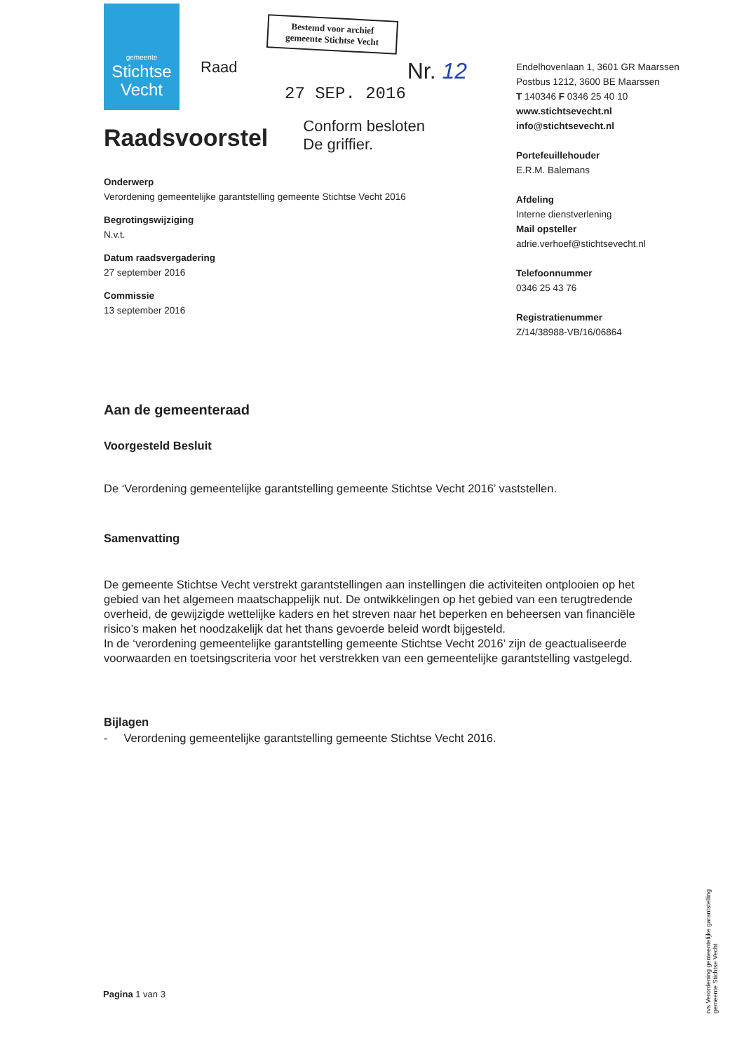gemeente
Stichtse
Vecht
Bestemd voor archief
gemeente Stichtse Vecht
Raad Nr. 12
27 SEP. 2016
Raadsvoorstel
Conform besloten
De griffier.
Onderwerp
Verordening gemeentelijke garantstelling gemeente Stichtse Vecht 2016
Begrotingswijziging
N.v.t.
Datum raadsvergadering
27 september 2016
Commissie
13 september 2016
Endelhovenlaan 1, 3601 GR Maarssen
Postbus 1212, 3600 BE Maarssen
T 140346 F 0346 25 40 10
www.stichtsevecht.nl
info@stichtsevecht.nl
Portefeuillehouder
E.R.M. Balemans
Afdeling
Interne dienstverlening
Mail opsteller
adrie.verhoef@stichtsevecht.nl
Telefoonnummer
0346 25 43 76
Registratienummer
Z/14/38988-VB/16/06864
Aan de gemeenteraad
Voorgesteld Besluit
De ‘Verordening gemeentelijke garantstelling gemeente Stichtse Vecht 2016’ vaststellen.
Samenvatting
De gemeente Stichtse Vecht verstrekt garantstellingen aan instellingen die activiteiten ontplooien op het gebied van het algemeen maatschappelijk nut. De ontwikkelingen op het gebied van een terugtredende overheid, de gewijzigde wettelijke kaders en het streven naar het beperken en beheersen van financiële risico’s maken het noodzakelijk dat het thans gevoerde beleid wordt bijgesteld.
In de ‘verordening gemeentelijke garantstelling gemeente Stichtse Vecht 2016’ zijn de geactualiseerde voorwaarden en toetsingscriteria voor het verstrekken van een gemeentelijke garantstelling vastgelegd.
Bijlagen
- Verordening gemeentelijke garantstelling gemeente Stichtse Vecht 2016.
Pagina 1 van 3
rvs Verordening gemeentelijke garantstelling gemeente Stichtse Vecht